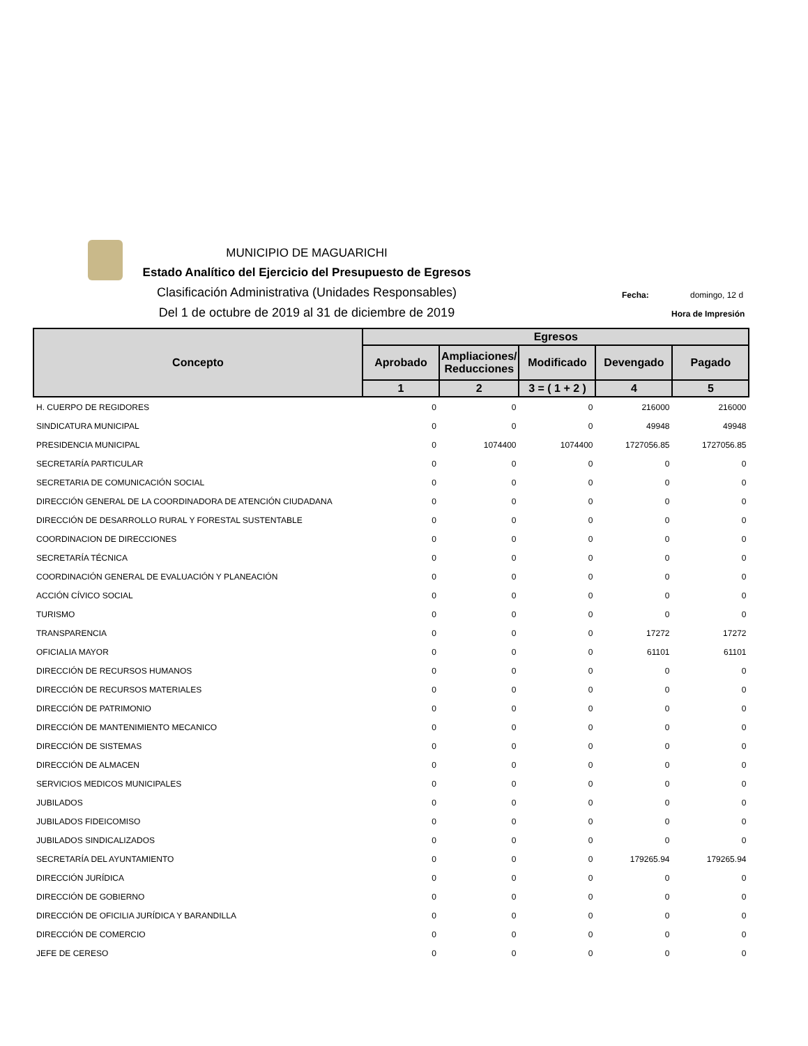MUNICIPIO DE MAGUARICHI
Estado Analítico del Ejercicio del Presupuesto de Egresos
Clasificación Administrativa (Unidades Responsables)
Del 1 de octubre de 2019 al 31 de diciembre de 2019
Fecha: domingo, 12 d
Hora de Impresión
| Concepto | Egresos | | | | |
| --- | --- | --- | --- | --- | --- |
| | Aprobado | Ampliaciones/ Reducciones | Modificado | Devengado | Pagado |
| | 1 | 2 | 3 = ( 1 + 2 ) | 4 | 5 |
| H. CUERPO DE REGIDORES | 0 | 0 | 0 | 216000 | 216000 |
| SINDICATURA MUNICIPAL | 0 | 0 | 0 | 49948 | 49948 |
| PRESIDENCIA MUNICIPAL | 0 | 1074400 | 1074400 | 1727056.85 | 1727056.85 |
| SECRETARÍA PARTICULAR | 0 | 0 | 0 | 0 | 0 |
| SECRETARIA DE COMUNICACIÓN SOCIAL | 0 | 0 | 0 | 0 | 0 |
| DIRECCIÓN GENERAL DE LA COORDINADORA DE ATENCIÓN CIUDADANA | 0 | 0 | 0 | 0 | 0 |
| DIRECCIÓN DE DESARROLLO RURAL Y FORESTAL SUSTENTABLE | 0 | 0 | 0 | 0 | 0 |
| COORDINACION DE DIRECCIONES | 0 | 0 | 0 | 0 | 0 |
| SECRETARÍA TÉCNICA | 0 | 0 | 0 | 0 | 0 |
| COORDINACIÓN GENERAL DE EVALUACIÓN Y PLANEACIÓN | 0 | 0 | 0 | 0 | 0 |
| ACCIÓN CÍVICO SOCIAL | 0 | 0 | 0 | 0 | 0 |
| TURISMO | 0 | 0 | 0 | 0 | 0 |
| TRANSPARENCIA | 0 | 0 | 0 | 17272 | 17272 |
| OFICIALIA MAYOR | 0 | 0 | 0 | 61101 | 61101 |
| DIRECCIÓN DE RECURSOS HUMANOS | 0 | 0 | 0 | 0 | 0 |
| DIRECCIÓN DE RECURSOS MATERIALES | 0 | 0 | 0 | 0 | 0 |
| DIRECCIÓN DE PATRIMONIO | 0 | 0 | 0 | 0 | 0 |
| DIRECCIÓN DE MANTENIMIENTO MECANICO | 0 | 0 | 0 | 0 | 0 |
| DIRECCIÓN DE SISTEMAS | 0 | 0 | 0 | 0 | 0 |
| DIRECCIÓN DE ALMACEN | 0 | 0 | 0 | 0 | 0 |
| SERVICIOS MEDICOS MUNICIPALES | 0 | 0 | 0 | 0 | 0 |
| JUBILADOS | 0 | 0 | 0 | 0 | 0 |
| JUBILADOS FIDEICOMISO | 0 | 0 | 0 | 0 | 0 |
| JUBILADOS SINDICALIZADOS | 0 | 0 | 0 | 0 | 0 |
| SECRETARÍA DEL AYUNTAMIENTO | 0 | 0 | 0 | 179265.94 | 179265.94 |
| DIRECCIÓN JURÍDICA | 0 | 0 | 0 | 0 | 0 |
| DIRECCIÓN DE GOBIERNO | 0 | 0 | 0 | 0 | 0 |
| DIRECCIÓN DE OFICILIA JURÍDICA Y BARANDILLA | 0 | 0 | 0 | 0 | 0 |
| DIRECCIÓN DE COMERCIO | 0 | 0 | 0 | 0 | 0 |
| JEFE DE CERESO | 0 | 0 | 0 | 0 | 0 |